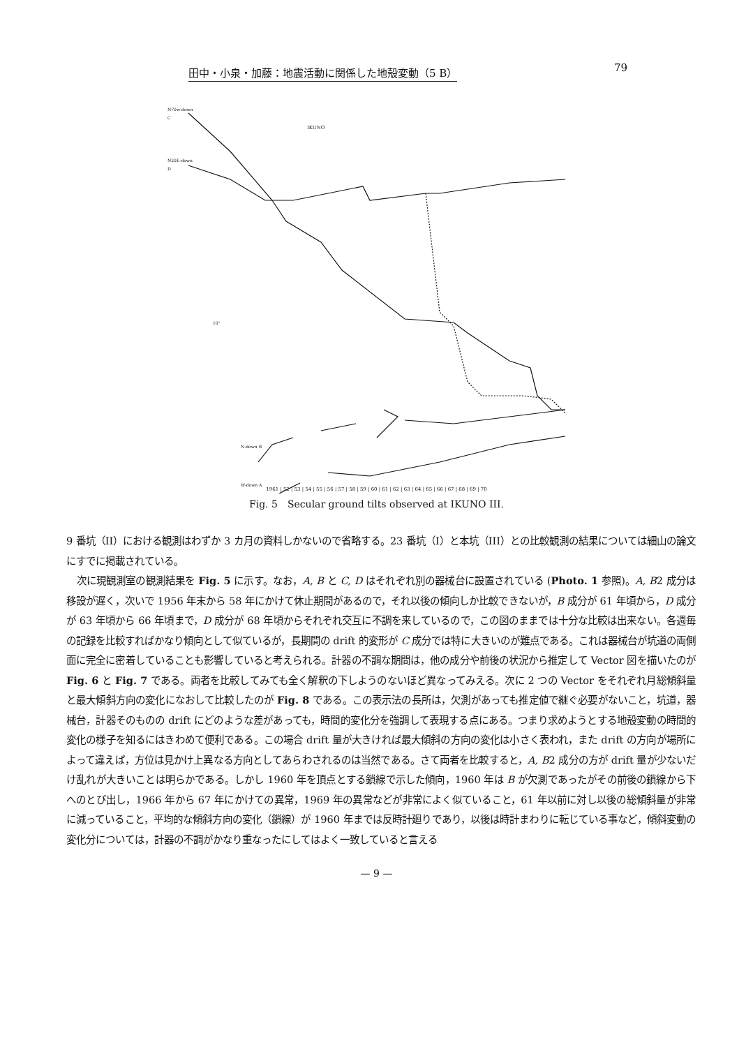田中・小泉・加藤：地震活動に関係した地殻変動（5 B） 79
N70w-down
C
IKUNO
N20E-down
D
10"
N-down B
W-down A
1961 | 52 | 53 | 54 | 55 | 56 | 57 | 58 | 59 | 60 | 61 | 62 | 63 | 64 | 65 | 66 | 67 | 68 | 69 | 70
Fig. 5　Secular ground tilts observed at IKUNO III.
9 番坑（II）における観測はわずか 3 カ月の資料しかないので省略する。23 番坑（I）と本坑（III）との比較観測の結果については細山の論文にすでに掲載されている。
次に現観測室の観測結果を Fig. 5 に示す。なお，A, B と C, D はそれぞれ別の器械台に設置されている (Photo. 1 参照)。A, B2 成分は移設が遅く，次いで 1956 年末から 58 年にかけて休止期間があるので，それ以後の傾向しか比較できないが，B 成分が 61 年頃から，D 成分が 63 年頃から 66 年頃まで，D 成分が 68 年頃からそれぞれ交互に不調を来しているので，この図のままでは十分な比較は出来ない。各週毎の記録を比較すればかなり傾向として似ているが，長期間の drift 的変形が C 成分では特に大きいのが難点である。これは器械台が坑道の両側面に完全に密着していることも影響していると考えられる。計器の不調な期間は，他の成分や前後の状況から推定して Vector 図を描いたのが Fig. 6 と Fig. 7 である。両者を比較してみても全く解釈の下しようのないほど異なってみえる。次に 2 つの Vector をそれぞれ月総傾斜量と最大傾斜方向の変化になおして比較したのが Fig. 8 である。この表示法の長所は，欠測があっても推定値で継ぐ必要がないこと，坑道，器械台，計器そのものの drift にどのような差があっても，時間的変化分を強調して表現する点にある。つまり求めようとする地殻変動の時間的変化の様子を知るにはきわめて便利である。この場合 drift 量が大きければ最大傾斜の方向の変化は小さく表われ，また drift の方向が場所によって違えば，方位は見かけ上異なる方向としてあらわされるのは当然である。さて両者を比較すると，A, B2 成分の方が drift 量が少ないだけ乱れが大きいことは明らかである。しかし 1960 年を頂点とする鎖線で示した傾向，1960 年は B が欠測であったがその前後の鎖線から下へのとび出し，1966 年から 67 年にかけての異常，1969 年の異常などが非常によく似ていること，61 年以前に対し以後の総傾斜量が非常に減っていること，平均的な傾斜方向の変化（鎖線）が 1960 年までは反時計廻りであり，以後は時計まわりに転じている事など，傾斜変動の変化分については，計器の不調がかなり重なったにしてはよく一致していると言える
— 9 —